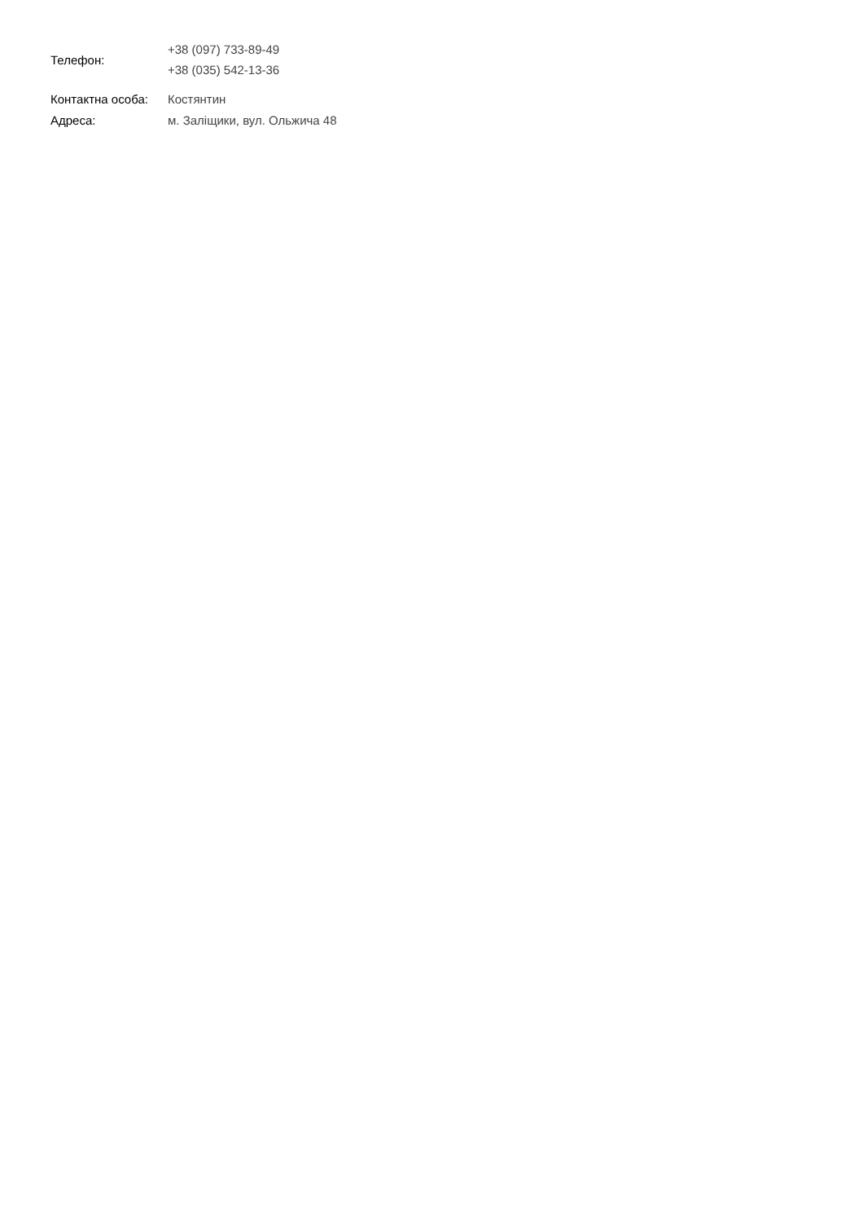| Телефон: | +38 (097) 733-89-49 +38 (035) 542-13-36 |
| Контактна особа: | Костянтин |
| Адреса: | м. Заліщики, вул. Ольжича 48 |